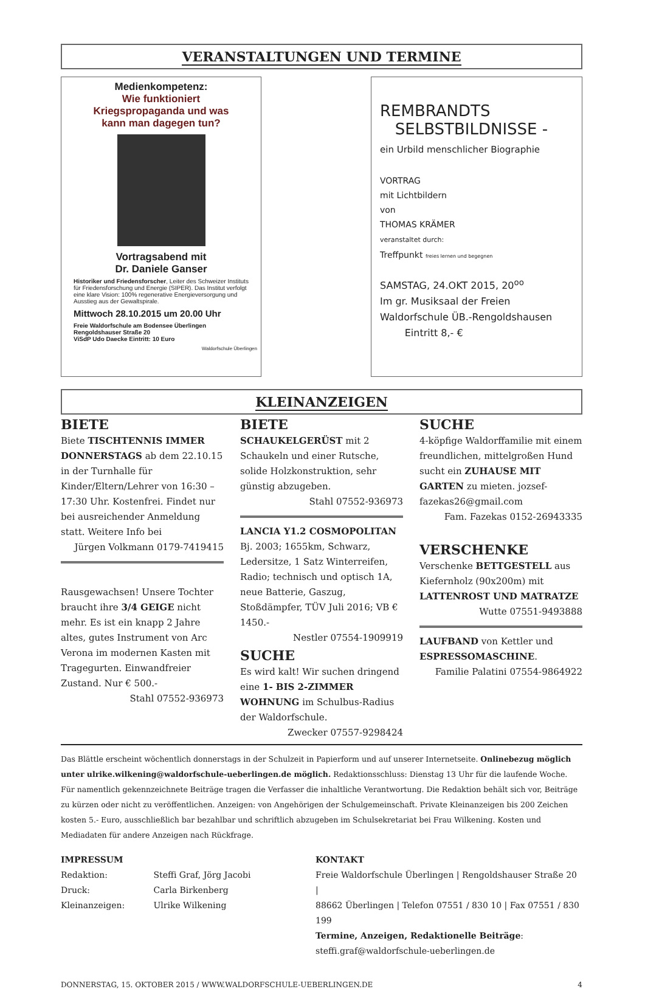VERANSTALTUNGEN UND TERMINE
Medienkompetenz:
Wie funktioniert
Kriegspropaganda und was
kann man dagegen tun?
Vortragsabend mit
Dr. Daniele Ganser
Historiker und Friedensforscher, Leiter des Schweizer Instituts für Friedensforschung und Energie (SIPER). Das Institut verfolgt eine klare Vision: 100% regenerative Energieversorgung und Ausstieg aus der Gewaltspirale.
Mittwoch 28.10.2015 um 20.00 Uhr
Freie Waldorfschule am Bodensee Überlingen
Rengoldshauser Straße 20
ViSdP Udo Daecke Eintritt: 10 Euro
Waldorfschule Überlingen
REMBRANDTS
SELBSTBILDNISSE -
ein Urbild menschlicher Biographie
VORTRAG
mit Lichtbildern
von
THOMAS KRÄMER
veranstaltet durch:
Treffpunkt freies lernen und begegnen
SAMSTAG, 24.OKT 2015, 20<sup>oo</sup>
Im gr. Musiksaal der Freien
Waldorfschule ÜB.-Rengoldshausen
Eintritt 8,- €
KLEINANZEIGEN
BIETE
Biete TISCHTENNIS IMMER DONNERSTAGS ab dem 22.10.15 in der Turnhalle für Kinder/Eltern/Lehrer von 16:30 – 17:30 Uhr. Kostenfrei. Findet nur bei ausreichender Anmeldung statt. Weitere Info bei
Jürgen Volkmann 0179-7419415
Rausgewachsen! Unsere Tochter braucht ihre 3/4 GEIGE nicht mehr. Es ist ein knapp 2 Jahre altes, gutes Instrument von Arc Verona im modernen Kasten mit Tragegurten. Einwandfreier Zustand. Nur € 500.-
Stahl 07552-936973
BIETE
SCHAUKELGERÜST mit 2 Schaukeln und einer Rutsche, solide Holzkonstruktion, sehr günstig abzugeben.
Stahl 07552-936973
LANCIA Y1.2 COSMOPOLITAN Bj. 2003; 1655km, Schwarz, Ledersitze, 1 Satz Winterreifen, Radio; technisch und optisch 1A, neue Batterie, Gaszug, Stoßdämpfer, TÜV Juli 2016; VB € 1450.-
Nestler 07554-1909919
SUCHE
Es wird kalt! Wir suchen dringend eine 1- BIS 2-ZIMMER WOHNUNG im Schulbus-Radius der Waldorfschule.
Zwecker 07557-9298424
SUCHE
4-köpfige Waldorffamilie mit einem freundlichen, mittelgroßen Hund sucht ein ZUHAUSE MIT GARTEN zu mieten. jozsef-fazekas26@gmail.com
Fam. Fazekas 0152-26943335
VERSCHENKE
Verschenke BETTGESTELL aus Kiefernholz (90x200m) mit LATTENROST UND MATRATZE
Wutte 07551-9493888
LAUFBAND von Kettler und ESPRESSOMASCHINE.
Familie Palatini 07554-9864922
Das Blättle erscheint wöchentlich donnerstags in der Schulzeit in Papierform und auf unserer Internetseite. Onlinebezug möglich unter ulrike.wilkening@waldorfschule-ueberlingen.de möglich. Redaktionsschluss: Dienstag 13 Uhr für die laufende Woche. Für namentlich gekennzeichnete Beiträge tragen die Verfasser die inhaltliche Verantwortung. Die Redaktion behält sich vor, Beiträge zu kürzen oder nicht zu veröffentlichen. Anzeigen: von Angehörigen der Schulgemeinschaft. Private Kleinanzeigen bis 200 Zeichen kosten 5.- Euro, ausschließlich bar bezahlbar und schriftlich abzugeben im Schulsekretariat bei Frau Wilkening. Kosten und Mediadaten für andere Anzeigen nach Rückfrage.
IMPRESSUM
Redaktion: Steffi Graf, Jörg Jacobi
Druck: Carla Birkenberg
Kleinanzeigen: Ulrike Wilkening
KONTAKT
Freie Waldorfschule Überlingen | Rengoldshauser Straße 20 |
88662 Überlingen | Telefon 07551 / 830 10 | Fax 07551 / 830 199
Termine, Anzeigen, Redaktionelle Beiträge:
steffi.graf@waldorfschule-ueberlingen.de
DONNERSTAG, 15. OKTOBER 2015 / WWW.WALDORFSCHULE-UEBERLINGEN.DE 4